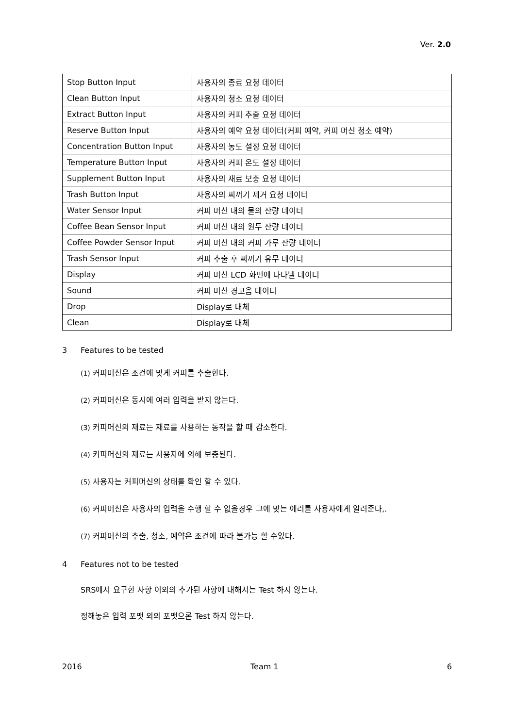Ver. 2.0
| Stop Button Input | 사용자의 종료 요청 데이터 |
| Clean Button Input | 사용자의 청소 요청 데이터 |
| Extract Button Input | 사용자의 커피 추출 요청 데이터 |
| Reserve Button Input | 사용자의 예약 요청 데이터(커피 예약, 커피 머신 청소 예약) |
| Concentration Button Input | 사용자의 농도 설정 요청 데이터 |
| Temperature Button Input | 사용자의 커피 온도 설정 데이터 |
| Supplement Button Input | 사용자의 재료 보충 요청 데이터 |
| Trash Button Input | 사용자의 찌꺼기 제거 요청 데이터 |
| Water Sensor Input | 커피 머신 내의 물의 잔량 데이터 |
| Coffee Bean Sensor Input | 커피 머신 내의 원두 잔량 데이터 |
| Coffee Powder Sensor Input | 커피 머신 내의 커피 가루 잔량 데이터 |
| Trash Sensor Input | 커피 추출 후 찌꺼기 유무 데이터 |
| Display | 커피 머신 LCD 화면에 나타낼 데이터 |
| Sound | 커피 머신 경고음 데이터 |
| Drop | Display로 대체 |
| Clean | Display로 대체 |
3 Features to be tested
(1) 커피머신은 조건에 맞게 커피를 추출한다.
(2) 커피머신은 동시에 여러 입력을 받지 않는다.
(3) 커피머신의 재료는 재료를 사용하는 동작을 할 때 감소한다.
(4) 커피머신의 재료는 사용자에 의해 보충된다.
(5) 사용자는 커피머신의 상태를 확인 할 수 있다.
(6) 커피머신은 사용자의 입력을 수행 할 수 없을경우 그에 맞는 에러를 사용자에게 알려준다,.
(7) 커피머신의 추출, 청소, 예약은 조건에 따라 불가능 할 수있다.
4 Features not to be tested
SRS에서 요구한 사항 이외의 추가된 사항에 대해서는 Test 하지 않는다.
정해놓은 입력 포맷 외의 포맷으론 Test 하지 않는다.
2016 Team 1 6